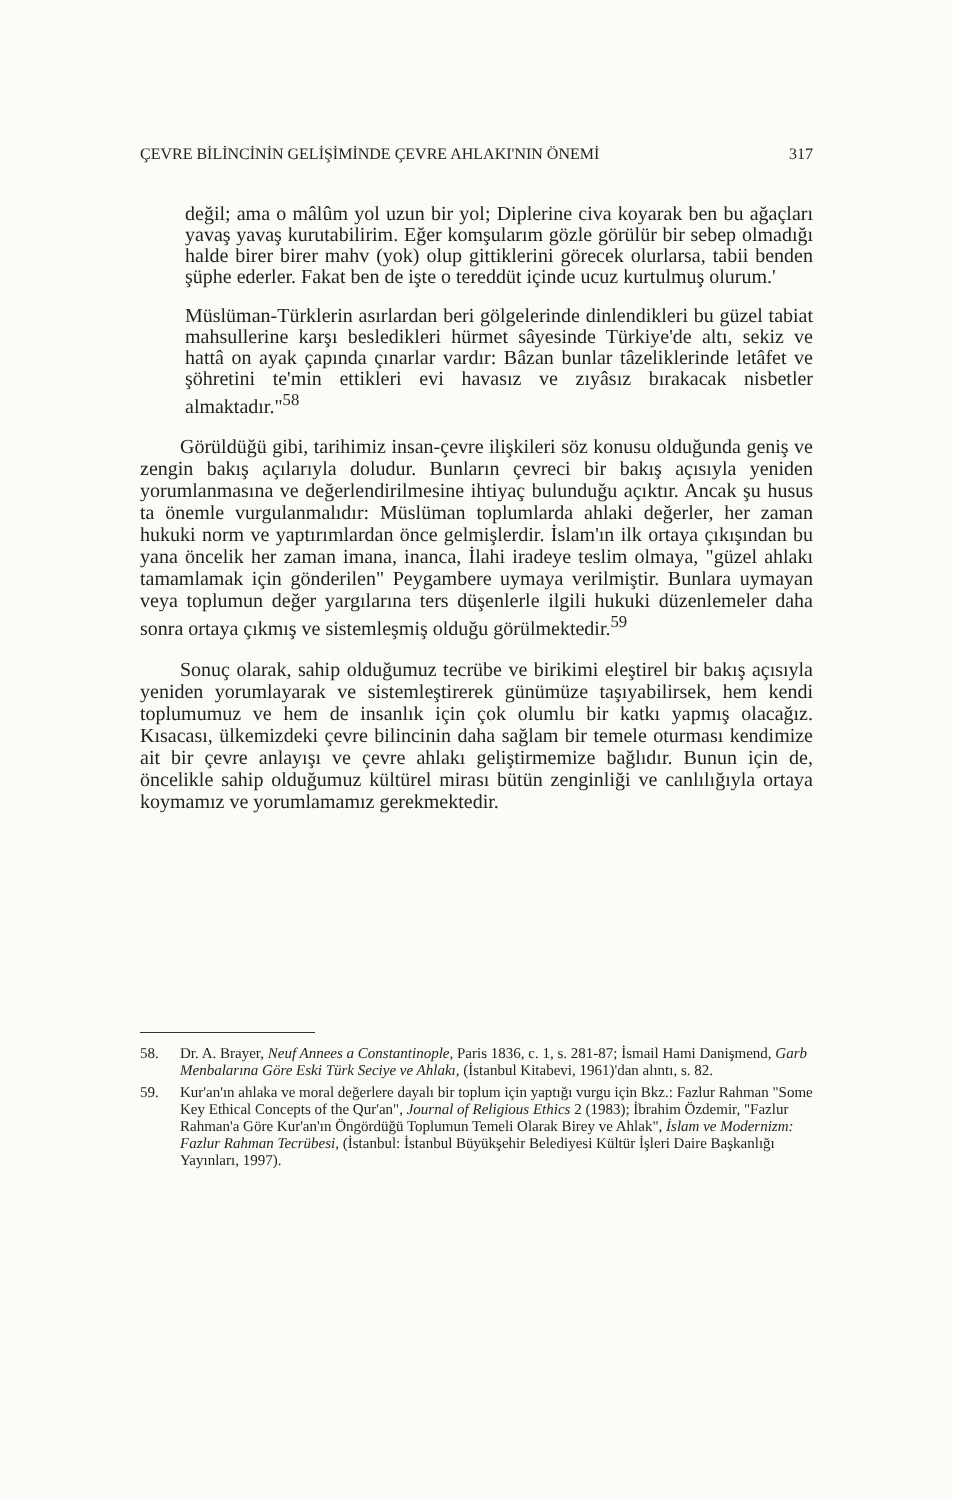ÇEVRE BİLİNCİNİN GELİŞİMİNDE ÇEVRE AHLAKI'NIN ÖNEMİ 317
değil; ama o mâlûm yol uzun bir yol; Diplerine civa koyarak ben bu ağaçları yavaş yavaş kurutabilirim. Eğer komşularım gözle görülür bir sebep olmadığı halde birer birer mahv (yok) olup gittiklerini görecek olurlarsa, tabii benden şüphe ederler. Fakat ben de işte o tereddüt içinde ucuz kurtulmuş olurum.'
Müslüman-Türklerin asırlardan beri gölgelerinde dinlendikleri bu güzel tabiat mahsullerine karşı besledikleri hürmet sâyesinde Türkiye'de altı, sekiz ve hattâ on ayak çapında çınarlar vardır: Bâzan bunlar tâzeliklerinde letâfet ve şöhretini te'min ettikleri evi havasız ve zıyâsız bırakacak nisbetler almaktadır."<sup>58</sup>
Görüldüğü gibi, tarihimiz insan-çevre ilişkileri söz konusu olduğunda geniş ve zengin bakış açılarıyla doludur. Bunların çevreci bir bakış açısıyla yeniden yorumlanmasına ve değerlendirilmesine ihtiyaç bulunduğu açıktır. Ancak şu husus ta önemle vurgulanmalıdır: Müslüman toplumlarda ahlaki değerler, her zaman hukuki norm ve yaptırımlardan önce gelmişlerdir. İslam'ın ilk ortaya çıkışından bu yana öncelik her zaman imana, inanca, İlahi iradeye teslim olmaya, "güzel ahlakı tamamlamak için gönderilen" Peygambere uymaya verilmiştir. Bunlara uymayan veya toplumun değer yargılarına ters düşenlerle ilgili hukuki düzenlemeler daha sonra ortaya çıkmış ve sistemleşmiş olduğu görülmektedir.<sup>59</sup>
Sonuç olarak, sahip olduğumuz tecrübe ve birikimi eleştirel bir bakış açısıyla yeniden yorumlayarak ve sistemleştirerek günümüze taşıyabilirsek, hem kendi toplumumuz ve hem de insanlık için çok olumlu bir katkı yapmış olacağız. Kısacası, ülkemizdeki çevre bilincinin daha sağlam bir temele oturması kendimize ait bir çevre anlayışı ve çevre ahlakı geliştirmemize bağlıdır. Bunun için de, öncelikle sahip olduğumuz kültürel mirası bütün zenginliği ve canlılığıyla ortaya koymamız ve yorumlamamız gerekmektedir.
58. Dr. A. Brayer, Neuf Annees a Constantinople, Paris 1836, c. 1, s. 281-87; İsmail Hami Danişmend, Garb Menbalarına Göre Eski Türk Seciye ve Ahlakı, (İstanbul Kitabevi, 1961)'dan alıntı, s. 82.
59. Kur'an'ın ahlaka ve moral değerlere dayalı bir toplum için yaptığı vurgu için Bkz.: Fazlur Rahman "Some Key Ethical Concepts of the Qur'an", Journal of Religious Ethics 2 (1983); İbrahim Özdemir, "Fazlur Rahman'a Göre Kur'an'ın Öngördüğü Toplumun Temeli Olarak Birey ve Ahlak", İslam ve Modernizm: Fazlur Rahman Tecrübesi, (İstanbul: İstanbul Büyükşehir Belediyesi Kültür İşleri Daire Başkanlığı Yayınları, 1997).